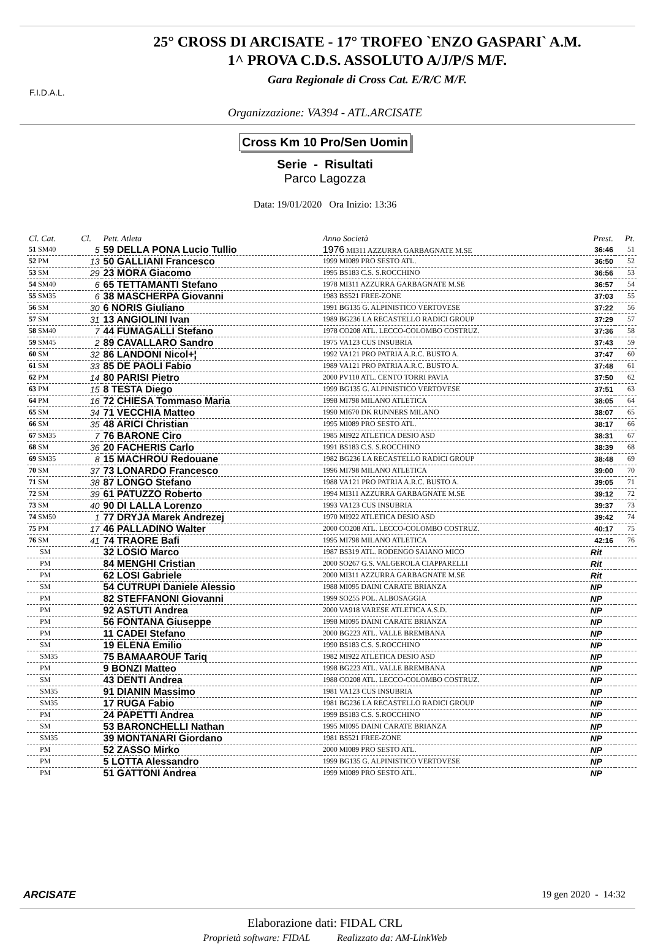F.I.D.A.L.
25° CROSS DI ARCISATE - 17° TROFEO `ENZO GASPARI` A.M.
1^ PROVA C.D.S. ASSOLUTO A/J/P/S M/F.
Gara Regionale di Cross Cat. E/R/C M/F.
Organizzazione: VA394 - ATL.ARCISATE
Cross Km 10 Pro/Sen Uomin
Serie - Risultati
Parco Lagozza
Data: 19/01/2020 Ora Inizio: 13:36
| Cl. Cat. | Cl. | Pett. Atleta | Anno Società | Prest. | Pt. |
| --- | --- | --- | --- | --- | --- |
| 51 SM40 | 5 | 59 DELLA PONA Lucio Tullio | 1976 MI311 AZZURRA GARBAGNATE M.SE | 36:46 | 51 |
| 52 PM | 13 | 50 GALLIANI Francesco | 1999 MI089 PRO SESTO ATL. | 36:50 | 52 |
| 53 SM | 29 | 23 MORA Giacomo | 1995 BS183 C.S. S.ROCCHINO | 36:56 | 53 |
| 54 SM40 | 6 | 65 TETTAMANTI Stefano | 1978 MI311 AZZURRA GARBAGNATE M.SE | 36:57 | 54 |
| 55 SM35 | 6 | 38 MASCHERPA Giovanni | 1983 BS521 FREE-ZONE | 37:03 | 55 |
| 56 SM | 30 | 6 NORIS Giuliano | 1991 BG135 G. ALPINISTICO VERTOVESE | 37:22 | 56 |
| 57 SM | 31 | 13 ANGIOLINI Ivan | 1989 BG236 LA RECASTELLO RADICI GROUP | 37:29 | 57 |
| 58 SM40 | 7 | 44 FUMAGALLI Stefano | 1978 CO208 ATL. LECCO-COLOMBO COSTRUZ. | 37:36 | 58 |
| 59 SM45 | 2 | 89 CAVALLARO Sandro | 1975 VA123 CUS INSUBRIA | 37:43 | 59 |
| 60 SM | 32 | 86 LANDONI Nicol+¦ | 1992 VA121 PRO PATRIA A.R.C. BUSTO A. | 37:47 | 60 |
| 61 SM | 33 | 85 DE PAOLI Fabio | 1989 VA121 PRO PATRIA A.R.C. BUSTO A. | 37:48 | 61 |
| 62 PM | 14 | 80 PARISI Pietro | 2000 PV110 ATL. CENTO TORRI PAVIA | 37:50 | 62 |
| 63 PM | 15 | 8 TESTA Diego | 1999 BG135 G. ALPINISTICO VERTOVESE | 37:51 | 63 |
| 64 PM | 16 | 72 CHIESA Tommaso Maria | 1998 MI798 MILANO ATLETICA | 38:05 | 64 |
| 65 SM | 34 | 71 VECCHIA Matteo | 1990 MI670 DK RUNNERS MILANO | 38:07 | 65 |
| 66 SM | 35 | 48 ARICI Christian | 1995 MI089 PRO SESTO ATL. | 38:17 | 66 |
| 67 SM35 | 7 | 76 BARONE Ciro | 1985 MI922 ATLETICA DESIO ASD | 38:31 | 67 |
| 68 SM | 36 | 20 FACHERIS Carlo | 1991 BS183 C.S. S.ROCCHINO | 38:39 | 68 |
| 69 SM35 | 8 | 15 MACHROU Redouane | 1982 BG236 LA RECASTELLO RADICI GROUP | 38:48 | 69 |
| 70 SM | 37 | 73 LONARDO Francesco | 1996 MI798 MILANO ATLETICA | 39:00 | 70 |
| 71 SM | 38 | 87 LONGO Stefano | 1988 VA121 PRO PATRIA A.R.C. BUSTO A. | 39:05 | 71 |
| 72 SM | 39 | 61 PATUZZO Roberto | 1994 MI311 AZZURRA GARBAGNATE M.SE | 39:12 | 72 |
| 73 SM | 40 | 90 DI LALLA Lorenzo | 1993 VA123 CUS INSUBRIA | 39:37 | 73 |
| 74 SM50 | 1 | 77 DRYJA Marek Andrezej | 1970 MI922 ATLETICA DESIO ASD | 39:42 | 74 |
| 75 PM | 17 | 46 PALLADINO Walter | 2000 CO208 ATL. LECCO-COLOMBO COSTRUZ. | 40:17 | 75 |
| 76 SM | 41 | 74 TRAORE Bafi | 1995 MI798 MILANO ATLETICA | 42:16 | 76 |
| SM | | 32 LOSIO Marco | 1987 BS319 ATL. RODENGO SAIANO MICO | Rit | |
| PM | | 84 MENGHI Cristian | 2000 SO267 G.S. VALGEROLA CIAPPARELLI | Rit | |
| PM | | 62 LOSI Gabriele | 2000 MI311 AZZURRA GARBAGNATE M.SE | Rit | |
| SM | | 54 CUTRUPI Daniele Alessio | 1988 MI095 DAINI CARATE BRIANZA | NP | |
| PM | | 82 STEFFANONI Giovanni | 1999 SO255 POL. ALBOSAGGIA | NP | |
| PM | | 92 ASTUTI Andrea | 2000 VA918 VARESE ATLETICA A.S.D. | NP | |
| PM | | 56 FONTANA Giuseppe | 1998 MI095 DAINI CARATE BRIANZA | NP | |
| PM | | 11 CADEI Stefano | 2000 BG223 ATL. VALLE BREMBANA | NP | |
| SM | | 19 ELENA Emilio | 1990 BS183 C.S. S.ROCCHINO | NP | |
| SM35 | | 75 BAMAAROUF Tariq | 1982 MI922 ATLETICA DESIO ASD | NP | |
| PM | | 9 BONZI Matteo | 1998 BG223 ATL. VALLE BREMBANA | NP | |
| SM | | 43 DENTI Andrea | 1988 CO208 ATL. LECCO-COLOMBO COSTRUZ. | NP | |
| SM35 | | 91 DIANIN Massimo | 1981 VA123 CUS INSUBRIA | NP | |
| SM35 | | 17 RUGA Fabio | 1981 BG236 LA RECASTELLO RADICI GROUP | NP | |
| PM | | 24 PAPETTI Andrea | 1999 BS183 C.S. S.ROCCHINO | NP | |
| SM | | 53 BARONCHELLI Nathan | 1995 MI095 DAINI CARATE BRIANZA | NP | |
| SM35 | | 39 MONTANARI Giordano | 1981 BS521 FREE-ZONE | NP | |
| PM | | 52 ZASSO Mirko | 2000 MI089 PRO SESTO ATL. | NP | |
| PM | | 5 LOTTA Alessandro | 1999 BG135 G. ALPINISTICO VERTOVESE | NP | |
| PM | | 51 GATTONI Andrea | 1999 MI089 PRO SESTO ATL. | NP | |
ARCISATE 19 gen 2020 - 14:32
Elaborazione dati: FIDAL CRL
Proprietà software: FIDAL Realizzato da: AM-LinkWeb